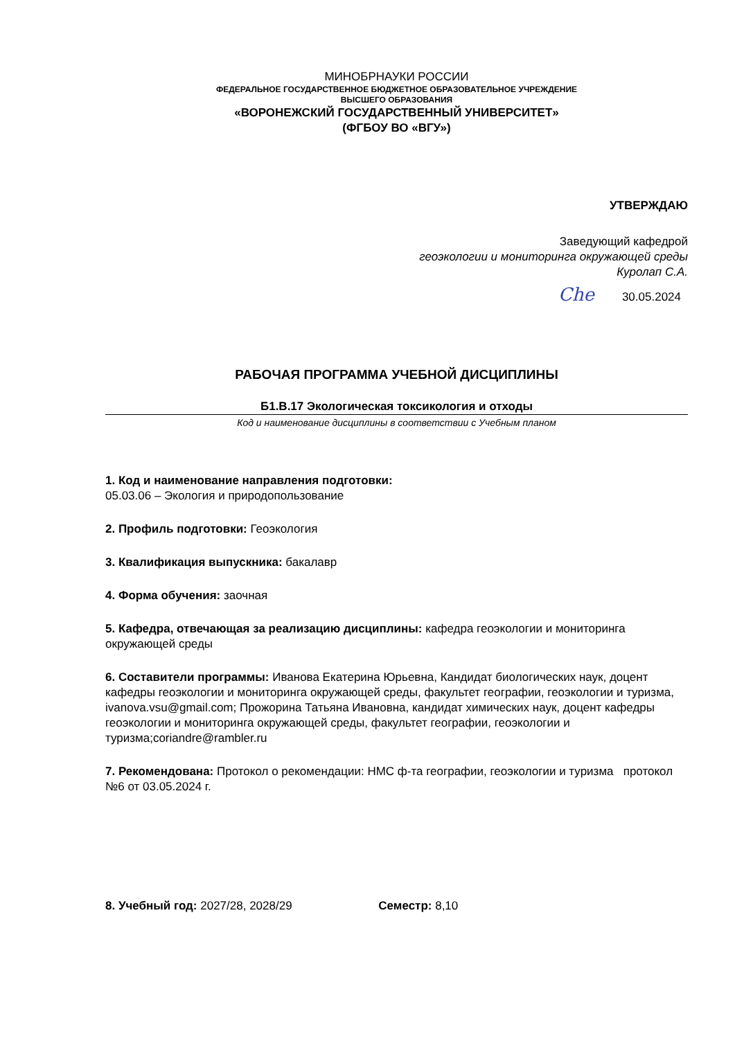МИНОБРНАУКИ РОССИИ
ФЕДЕРАЛЬНОЕ ГОСУДАРСТВЕННОЕ БЮДЖЕТНОЕ ОБРАЗОВАТЕЛЬНОЕ УЧРЕЖДЕНИЕ
ВЫСШЕГО ОБРАЗОВАНИЯ
«ВОРОНЕЖСКИЙ ГОСУДАРСТВЕННЫЙ УНИВЕРСИТЕТ»
(ФГБОУ ВО «ВГУ»)
УТВЕРЖДАЮ
Заведующий кафедрой
геоэкологии и мониторинга окружающей среды
Куролап С.А.
Сhе 30.05.2024
РАБОЧАЯ ПРОГРАММА УЧЕБНОЙ ДИСЦИПЛИНЫ
Б1.В.17 Экологическая токсикология и отходы
Код и наименование дисциплины в соответствии с Учебным планом
1. Код и наименование направления подготовки:
05.03.06 – Экология и природопользование
2. Профиль подготовки: Геоэкология
3. Квалификация выпускника: бакалавр
4. Форма обучения: заочная
5. Кафедра, отвечающая за реализацию дисциплины: кафедра геоэкологии и мониторинга окружающей среды
6. Составители программы: Иванова Екатерина Юрьевна, Кандидат биологических наук, доцент кафедры геоэкологии и мониторинга окружающей среды, факультет географии, геоэкологии и туризма, ivanova.vsu@gmail.com; Прожорина Татьяна Ивановна, кандидат химических наук, доцент кафедры геоэкологии и мониторинга окружающей среды, факультет географии, геоэкологии и туризма;coriandre@rambler.ru
7. Рекомендована: Протокол о рекомендации: НМС ф-та географии, геоэкологии и туризма протокол №6 от 03.05.2024 г.
8. Учебный год: 2027/28, 2028/29 Семестр: 8,10